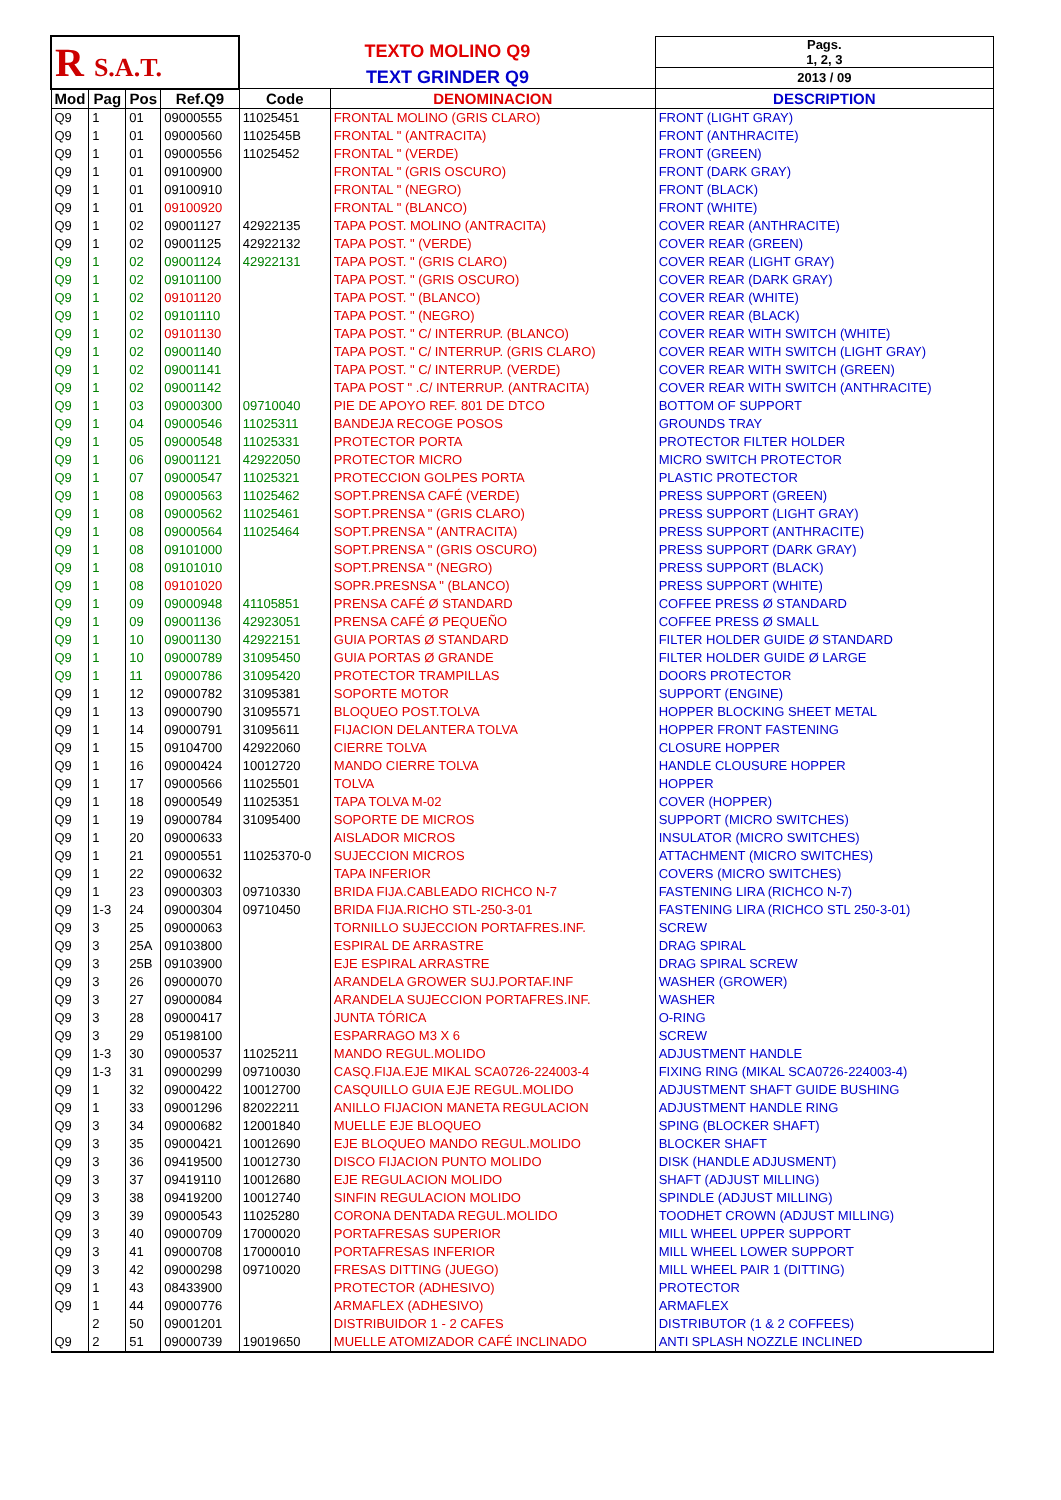| R S.A.T. | | | | TEXTO MOLINO Q9 | | Pags. 1, 2, 3 |
| | | | | TEXT GRINDER Q9 | | 2013 / 09 |
| Mod | Pag | Pos | Ref.Q9 | Code | DENOMINACION | DESCRIPTION |
| Q9 | 1 | 01 | 09000555 | 11025451 | FRONTAL MOLINO (GRIS CLARO) | FRONT (LIGHT GRAY) |
| Q9 | 1 | 01 | 09000560 | 1102545B | FRONTAL " (ANTRACITA) | FRONT (ANTHRACITE) |
| Q9 | 1 | 01 | 09000556 | 11025452 | FRONTAL " (VERDE) | FRONT (GREEN) |
| Q9 | 1 | 01 | 09100900 | | FRONTAL " (GRIS OSCURO) | FRONT (DARK GRAY) |
| Q9 | 1 | 01 | 09100910 | | FRONTAL " (NEGRO) | FRONT (BLACK) |
| Q9 | 1 | 01 | 09100920 | | FRONTAL " (BLANCO) | FRONT (WHITE) |
| Q9 | 1 | 02 | 09001127 | 42922135 | TAPA POST. MOLINO (ANTRACITA) | COVER REAR (ANTHRACITE) |
| Q9 | 1 | 02 | 09001125 | 42922132 | TAPA POST. " (VERDE) | COVER REAR (GREEN) |
| Q9 | 1 | 02 | 09001124 | 42922131 | TAPA POST. " (GRIS CLARO) | COVER REAR (LIGHT GRAY) |
| Q9 | 1 | 02 | 09101100 | | TAPA POST. " (GRIS OSCURO) | COVER REAR (DARK GRAY) |
| Q9 | 1 | 02 | 09101120 | | TAPA POST. " (BLANCO) | COVER REAR (WHITE) |
| Q9 | 1 | 02 | 09101110 | | TAPA POST. " (NEGRO) | COVER REAR (BLACK) |
| Q9 | 1 | 02 | 09101130 | | TAPA POST. " C/ INTERRUP. (BLANCO) | COVER REAR WITH SWITCH (WHITE) |
| Q9 | 1 | 02 | 09001140 | | TAPA POST. " C/ INTERRUP. (GRIS CLARO) | COVER REAR WITH SWITCH (LIGHT GRAY) |
| Q9 | 1 | 02 | 09001141 | | TAPA POST. " C/ INTERRUP. (VERDE) | COVER REAR WITH SWITCH (GREEN) |
| Q9 | 1 | 02 | 09001142 | | TAPA POST " .C/ INTERRUP. (ANTRACITA) | COVER REAR WITH SWITCH (ANTHRACITE) |
| Q9 | 1 | 03 | 09000300 | 09710040 | PIE DE APOYO REF. 801 DE DTCO | BOTTOM OF SUPPORT |
| Q9 | 1 | 04 | 09000546 | 11025311 | BANDEJA RECOGE POSOS | GROUNDS TRAY |
| Q9 | 1 | 05 | 09000548 | 11025331 | PROTECTOR PORTA | PROTECTOR FILTER HOLDER |
| Q9 | 1 | 06 | 09001121 | 42922050 | PROTECTOR MICRO | MICRO SWITCH PROTECTOR |
| Q9 | 1 | 07 | 09000547 | 11025321 | PROTECCION GOLPES PORTA | PLASTIC PROTECTOR |
| Q9 | 1 | 08 | 09000563 | 11025462 | SOPT.PRENSA CAFÉ (VERDE) | PRESS SUPPORT (GREEN) |
| Q9 | 1 | 08 | 09000562 | 11025461 | SOPT.PRENSA " (GRIS CLARO) | PRESS SUPPORT (LIGHT GRAY) |
| Q9 | 1 | 08 | 09000564 | 11025464 | SOPT.PRENSA " (ANTRACITA) | PRESS SUPPORT (ANTHRACITE) |
| Q9 | 1 | 08 | 09101000 | | SOPT.PRENSA " (GRIS OSCURO) | PRESS SUPPORT (DARK GRAY) |
| Q9 | 1 | 08 | 09101010 | | SOPT.PRENSA " (NEGRO) | PRESS SUPPORT (BLACK) |
| Q9 | 1 | 08 | 09101020 | | SOPR.PRESNSA " (BLANCO) | PRESS SUPPORT (WHITE) |
| Q9 | 1 | 09 | 09000948 | 41105851 | PRENSA CAFÉ Ø STANDARD | COFFEE PRESS Ø STANDARD |
| Q9 | 1 | 09 | 09001136 | 42923051 | PRENSA CAFÉ Ø PEQUEÑO | COFFEE PRESS Ø SMALL |
| Q9 | 1 | 10 | 09001130 | 42922151 | GUIA PORTAS Ø STANDARD | FILTER HOLDER GUIDE Ø STANDARD |
| Q9 | 1 | 10 | 09000789 | 31095450 | GUIA PORTAS Ø GRANDE | FILTER HOLDER GUIDE Ø LARGE |
| Q9 | 1 | 11 | 09000786 | 31095420 | PROTECTOR TRAMPILLAS | DOORS PROTECTOR |
| Q9 | 1 | 12 | 09000782 | 31095381 | SOPORTE MOTOR | SUPPORT (ENGINE) |
| Q9 | 1 | 13 | 09000790 | 31095571 | BLOQUEO POST.TOLVA | HOPPER BLOCKING SHEET METAL |
| Q9 | 1 | 14 | 09000791 | 31095611 | FIJACION DELANTERA TOLVA | HOPPER FRONT FASTENING |
| Q9 | 1 | 15 | 09104700 | 42922060 | CIERRE TOLVA | CLOSURE HOPPER |
| Q9 | 1 | 16 | 09000424 | 10012720 | MANDO CIERRE TOLVA | HANDLE CLOUSURE HOPPER |
| Q9 | 1 | 17 | 09000566 | 11025501 | TOLVA | HOPPER |
| Q9 | 1 | 18 | 09000549 | 11025351 | TAPA TOLVA M-02 | COVER (HOPPER) |
| Q9 | 1 | 19 | 09000784 | 31095400 | SOPORTE DE MICROS | SUPPORT (MICRO SWITCHES) |
| Q9 | 1 | 20 | 09000633 | | AISLADOR MICROS | INSULATOR (MICRO SWITCHES) |
| Q9 | 1 | 21 | 09000551 | 11025370-0 | SUJECCION MICROS | ATTACHMENT (MICRO SWITCHES) |
| Q9 | 1 | 22 | 09000632 | | TAPA INFERIOR | COVERS (MICRO SWITCHES) |
| Q9 | 1 | 23 | 09000303 | 09710330 | BRIDA FIJA.CABLEADO RICHCO N-7 | FASTENING LIRA (RICHCO N-7) |
| Q9 | 1-3 | 24 | 09000304 | 09710450 | BRIDA FIJA.RICHO STL-250-3-01 | FASTENING LIRA (RICHCO STL 250-3-01) |
| Q9 | 3 | 25 | 09000063 | | TORNILLO SUJECCION PORTAFRES.INF. | SCREW |
| Q9 | 3 | 25A | 09103800 | | ESPIRAL DE ARRASTRE | DRAG SPIRAL |
| Q9 | 3 | 25B | 09103900 | | EJE ESPIRAL ARRASTRE | DRAG SPIRAL SCREW |
| Q9 | 3 | 26 | 09000070 | | ARANDELA GROWER SUJ.PORTAF.INF | WASHER (GROWER) |
| Q9 | 3 | 27 | 09000084 | | ARANDELA SUJECCION PORTAFRES.INF. | WASHER |
| Q9 | 3 | 28 | 09000417 | | JUNTA TÓRICA | O-RING |
| Q9 | 3 | 29 | 05198100 | | ESPARRAGO M3 X 6 | SCREW |
| Q9 | 1-3 | 30 | 09000537 | 11025211 | MANDO REGUL.MOLIDO | ADJUSTMENT HANDLE |
| Q9 | 1-3 | 31 | 09000299 | 09710030 | CASQ.FIJA.EJE MIKAL SCA0726-224003-4 | FIXING RING (MIKAL SCA0726-224003-4) |
| Q9 | 1 | 32 | 09000422 | 10012700 | CASQUILLO GUIA EJE REGUL.MOLIDO | ADJUSTMENT SHAFT GUIDE BUSHING |
| Q9 | 1 | 33 | 09001296 | 82022211 | ANILLO FIJACION MANETA REGULACION | ADJUSTMENT HANDLE RING |
| Q9 | 3 | 34 | 09000682 | 12001840 | MUELLE EJE BLOQUEO | SPING (BLOCKER SHAFT) |
| Q9 | 3 | 35 | 09000421 | 10012690 | EJE BLOQUEO MANDO REGUL.MOLIDO | BLOCKER SHAFT |
| Q9 | 3 | 36 | 09419500 | 10012730 | DISCO FIJACION PUNTO MOLIDO | DISK (HANDLE ADJUSMENT) |
| Q9 | 3 | 37 | 09419110 | 10012680 | EJE REGULACION MOLIDO | SHAFT (ADJUST MILLING) |
| Q9 | 3 | 38 | 09419200 | 10012740 | SINFIN REGULACION MOLIDO | SPINDLE (ADJUST MILLING) |
| Q9 | 3 | 39 | 09000543 | 11025280 | CORONA DENTADA REGUL.MOLIDO | TOODHET CROWN (ADJUST MILLING) |
| Q9 | 3 | 40 | 09000709 | 17000020 | PORTAFRESAS SUPERIOR | MILL WHEEL UPPER SUPPORT |
| Q9 | 3 | 41 | 09000708 | 17000010 | PORTAFRESAS INFERIOR | MILL WHEEL LOWER SUPPORT |
| Q9 | 3 | 42 | 09000298 | 09710020 | FRESAS DITTING (JUEGO) | MILL WHEEL PAIR 1 (DITTING) |
| Q9 | 1 | 43 | 08433900 | | PROTECTOR (ADHESIVO) | PROTECTOR |
| Q9 | 1 | 44 | 09000776 | | ARMAFLEX (ADHESIVO) | ARMAFLEX |
| | 2 | 50 | 09001201 | | DISTRIBUIDOR 1 - 2 CAFES | DISTRIBUTOR (1 & 2 COFFEES) |
| Q9 | 2 | 51 | 09000739 | 19019650 | MUELLE ATOMIZADOR CAFÉ INCLINADO | ANTI SPLASH NOZZLE INCLINED |